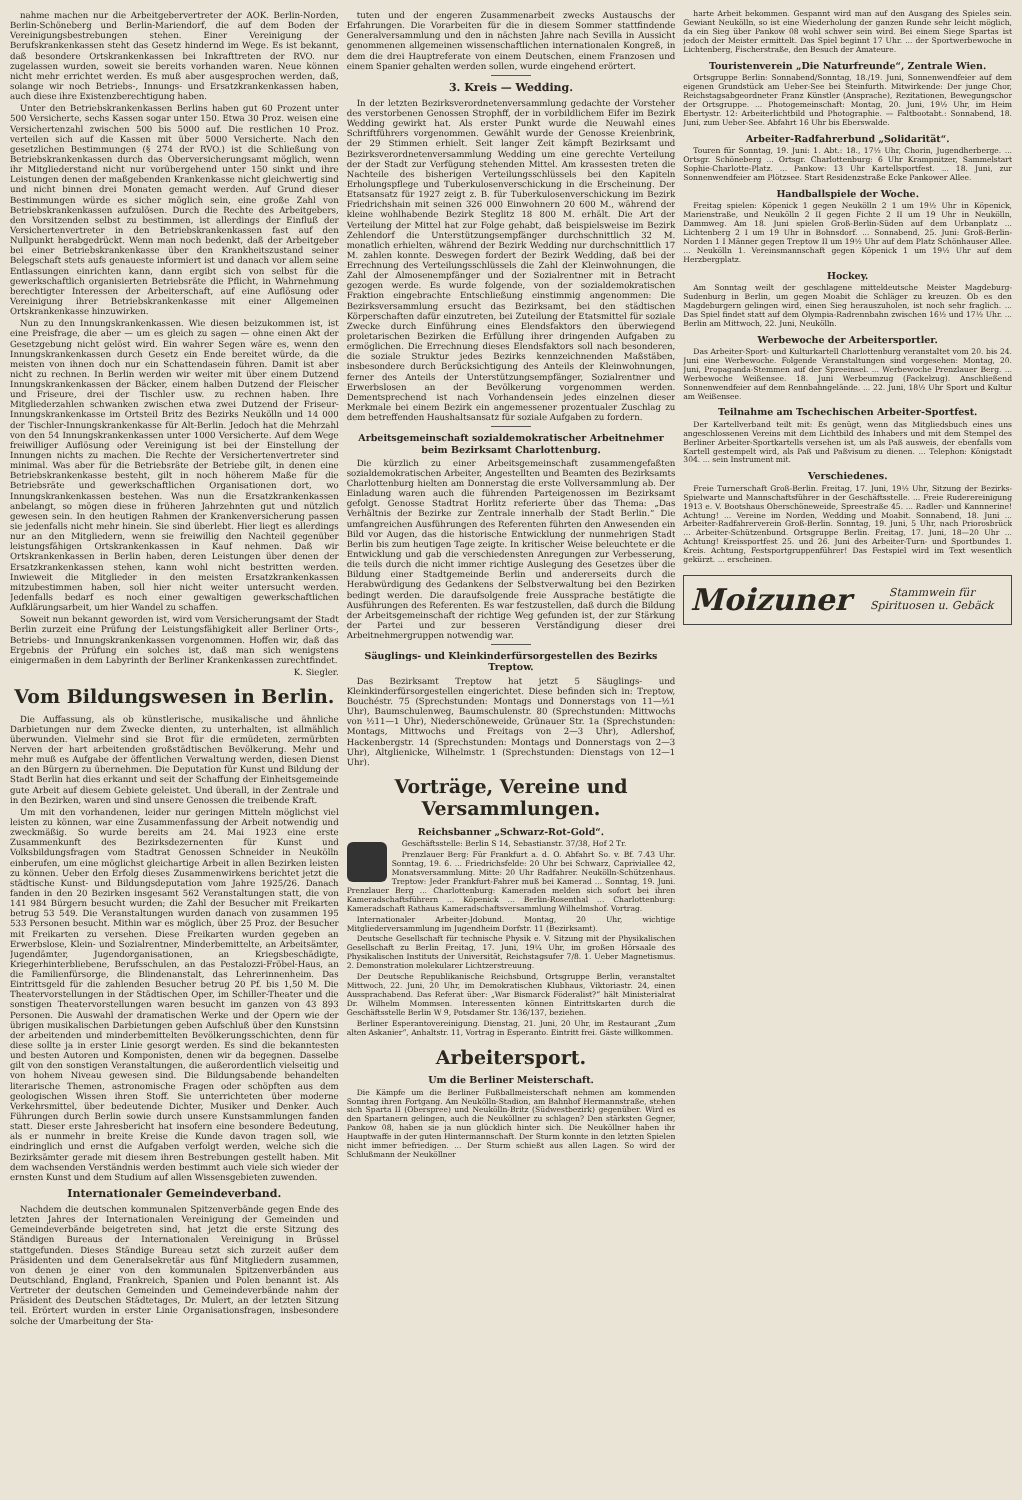nahme machen nur die Arbeitgebervertreter der AOK. Berlin-Norden, Berlin-Schöneberg und Berlin-Mariendorf, die auf dem Boden der Vereinigungsbestrebungen stehen. Einer Vereinigung der Berufskrankenkassen steht das Gesetz hindernd im Wege. Es ist bekannt, daß besondere Ortskrankenkassen bei Inkrafttreten der RVO. nur zugelassen wurden, soweit sie bereits vorhanden waren. Neue können nicht mehr errichtet werden. Es muß aber ausgesprochen werden, daß, solange wir noch Betriebs-, Innungs- und Ersatzkrankenkassen haben, auch diese ihre Existenzberechtigung haben.
Unter den Betriebskrankenkassen Berlins haben gut 60 Prozent unter 500 Versicherte, sechs Kassen sogar unter 150. Etwa 30 Proz. weisen eine Versichertenzahl zwischen 500 bis 5000 auf. Die restlichen 10 Proz. verteilen sich auf die Kassen mit über 5000 Versicherte. Nach den gesetzlichen Bestimmungen (§ 274 der RVO.) ist die Schließung von Betriebskrankenkassen durch das Oberversicherungsamt möglich, wenn ihr Mitgliederstand nicht nur vorübergehend unter 150 sinkt und ihre Leistungen denen der maßgebenden Krankenkasse nicht gleichwertig sind und nicht binnen drei Monaten gemacht werden. Auf Grund dieser Bestimmungen würde es sicher möglich sein, eine große Zahl von Betriebskrankenkassen aufzulösen. Durch die Rechte des Arbeitgebers, den Vorsitzenden selbst zu bestimmen, ist allerdings der Einfluß der Versichertenvertreter in den Betriebskrankenkassen fast auf den Nullpunkt herabgedrückt. Wenn man noch bedenkt, daß der Arbeitgeber bei einer Betriebskrankenkasse über den Krankheitszustand seiner Belegschaft stets aufs genaueste informiert ist und danach vor allem seine Entlassungen einrichten kann, dann ergibt sich von selbst für die gewerkschaftlich organisierten Betriebsräte die Pflicht, in Wahrnehmung berechtigter Interessen der Arbeiterschaft, auf eine Auflösung oder Vereinigung ihrer Betriebskrankenkasse mit einer Allgemeinen Ortskrankenkasse hinzuwirken.
Nun zu den Innungskrankenkassen. Wie diesen beizukommen ist, ist eine Preisfrage, die aber — um es gleich zu sagen — ohne einen Akt der Gesetzgebung nicht gelöst wird. Ein wahrer Segen wäre es, wenn den Innungskrankenkassen durch Gesetz ein Ende bereitet würde, da die meisten von ihnen doch nur ein Schattendasein führen. Damit ist aber nicht zu rechnen. In Berlin werden wir weiter mit über einem Dutzend Innungskrankenkassen der Bäcker, einem halben Dutzend der Fleischer und Friseure, drei der Tischler usw. zu rechnen haben. Ihre Mitgliederzahlen schwanken zwischen etwa zwei Dutzend der Friseur-Innungskrankenkasse im Ortsteil Britz des Bezirks Neukölln und 14 000 der Tischler-Innungskrankenkasse für Alt-Berlin. Jedoch hat die Mehrzahl von den 54 Innungskrankenkassen unter 1000 Versicherte. Auf dem Wege freiwilliger Auflösung oder Vereinigung ist bei der Einstellung der Innungen nichts zu machen. Die Rechte der Versichertenvertreter sind minimal. Was aber für die Betriebsräte der Betriebe gilt, in denen eine Betriebskrankenkasse besteht, gilt in noch höherem Maße für die Betriebsräte und gewerkschaftlichen Organisationen dort, wo Innungskrankenkassen bestehen. Was nun die Ersatzkrankenkassen anbelangt, so mögen diese in früheren Jahrzehnten gut und nützlich gewesen sein. In den heutigen Rahmen der Krankenversicherung passen sie jedenfalls nicht mehr hinein. Sie sind überlebt. Hier liegt es allerdings nur an den Mitgliedern, wenn sie freiwillig den Nachteil gegenüber leistungsfähigen Ortskrankenkassen in Kauf nehmen. Daß wir Ortskrankenkassen in Berlin haben, deren Leistungen über denen der Ersatzkrankenkassen stehen, kann wohl nicht bestritten werden. Inwieweit die Mitglieder in den meisten Ersatzkrankenkassen mitzubestimmen haben, soll hier nicht weiter untersucht werden. Jedenfalls bedarf es noch einer gewaltigen gewerkschaftlichen Aufklärungsarbeit, um hier Wandel zu schaffen.
Soweit nun bekannt geworden ist, wird vom Versicherungsamt der Stadt Berlin zurzeit eine Prüfung der Leistungsfähigkeit aller Berliner Orts-, Betriebs- und Innungskrankenkassen vorgenommen. Hoffen wir, daß das Ergebnis der Prüfung ein solches ist, daß man sich wenigstens einigermaßen in dem Labyrinth der Berliner Krankenkassen zurechtfindet.
K. Siegler.
Vom Bildungswesen in Berlin.
Die Auffassung, als ob künstlerische, musikalische und ähnliche Darbietungen nur dem Zwecke dienten, zu unterhalten, ist allmählich überwunden. Vielmehr sind sie Brot für die ermüdeten, zermürbten Nerven der hart arbeitenden großstädtischen Bevölkerung. Mehr und mehr muß es Aufgabe der öffentlichen Verwaltung werden, diesen Dienst an den Bürgern zu übernehmen. Die Deputation für Kunst und Bildung der Stadt Berlin hat dies erkannt und seit der Schaffung der Einheitsgemeinde gute Arbeit auf diesem Gebiete geleistet. Und überall, in der Zentrale und in den Bezirken, waren und sind unsere Genossen die treibende Kraft.
Um mit den vorhandenen, leider nur geringen Mitteln möglichst viel leisten zu können, war eine Zusammenfassung der Arbeit notwendig und zweckmäßig. So wurde bereits am 24. Mai 1923 eine erste Zusammenkunft des Bezirksdezernenten für Kunst und Volksbildungsfragen vom Stadtrat Genossen Schneider in Neukölln einberufen, um eine möglichst gleichartige Arbeit in allen Bezirken leisten zu können. Ueber den Erfolg dieses Zusammenwirkens berichtet jetzt die städtische Kunst- und Bildungsdeputation vom Jahre 1925/26. Danach fanden in den 20 Bezirken insgesamt 562 Veranstaltungen statt, die von 141 984 Bürgern besucht wurden; die Zahl der Besucher mit Freikarten betrug 53 549. Die Veranstaltungen wurden danach von zusammen 195 533 Personen besucht. Mithin war es möglich, über 25 Proz. der Besucher mit Freikarten zu versehen. Diese Freikarten wurden gegeben an Erwerbslose, Klein- und Sozialrentner, Minderbemittelte, an Arbeitsämter, Jugendämter, Jugendorganisationen, an Kriegsbeschädigte, Kriegerhinterbliebene, Berufsschulen, an das Pestalozzi-Fröbel-Haus, an die Familienfürsorge, die Blindenanstalt, das Lehrerinnenheim. Das Eintrittsgeld für die zahlenden Besucher betrug 20 Pf. bis 1,50 M. Die Theatervorstellungen in der Städtischen Oper, im Schiller-Theater und die sonstigen Theatervorstellungen waren besucht im ganzen von 43 893 Personen. Die Auswahl der dramatischen Werke und der Opern wie der übrigen musikalischen Darbietungen geben Aufschluß über den Kunstsinn der arbeitenden und minderbemittelten Bevölkerungsschichten, denn für diese sollte ja in erster Linie gesorgt werden. Es sind die bekanntesten und besten Autoren und Komponisten, denen wir da begegnen. Dasselbe gilt von den sonstigen Veranstaltungen, die außerordentlich vielseitig und von hohem Niveau gewesen sind. Die Bildungsabende behandelten literarische Themen, astronomische Fragen oder schöpften aus dem geologischen Wissen ihren Stoff. Sie unterrichteten über moderne Verkehrsmittel, über bedeutende Dichter, Musiker und Denker. Auch Führungen durch Berlin sowie durch unsere Kunstsammlungen fanden statt. Dieser erste Jahresbericht hat insofern eine besondere Bedeutung, als er nunmehr in breite Kreise die Kunde davon tragen soll, wie eindringlich und ernst die Aufgaben verfolgt werden, welche sich die Bezirksämter gerade mit diesem ihren Bestrebungen gestellt haben. Mit dem wachsenden Verständnis werden bestimmt auch viele sich wieder der ernsten Kunst und dem Studium auf allen Wissensgebieten zuwenden.
Internationaler Gemeindeverband.
Nachdem die deutschen kommunalen Spitzenverbände gegen Ende des letzten Jahres der Internationalen Vereinigung der Gemeinden und Gemeindeverbände beigetreten sind, hat jetzt die erste Sitzung des Ständigen Bureaus der Internationalen Vereinigung in Brüssel stattgefunden. Dieses Ständige Bureau setzt sich zurzeit außer dem Präsidenten und dem Generalsekretär aus fünf Mitgliedern zusammen, von denen je einer von den kommunalen Spitzenverbänden aus Deutschland, England, Frankreich, Spanien und Polen benannt ist. Als Vertreter der deutschen Gemeinden und Gemeindeverbände nahm der Präsident des Deutschen Städtetages, Dr. Mulert, an der letzten Sitzung teil. Erörtert wurden in erster Linie Organisationsfragen, insbesondere solche der Umarbeitung der Sta-
tuten und der engeren Zusammenarbeit zwecks Austauschs der Erfahrungen. Die Vorarbeiten für die in diesem Sommer stattfindende Generalversammlung und den in nächsten Jahre nach Sevilla in Aussicht genommenen allgemeinen wissenschaftlichen internationalen Kongreß, in dem die drei Hauptreferate von einem Deutschen, einem Franzosen und einem Spanier gehalten werden sollen, wurde eingehend erörtert.
3. Kreis — Wedding.
In der letzten Bezirksverordnetenversammlung gedachte der Vorsteher des verstorbenen Genossen Strophff, der in vorbildlichem Eifer im Bezirk Wedding gewirkt hat. Als erster Punkt wurde die Neuwahl eines Schriftführers vorgenommen. Gewählt wurde der Genosse Kreienbrink, der 29 Stimmen erhielt. Seit langer Zeit kämpft Bezirksamt und Bezirksverordnetenversammlung Wedding um eine gerechte Verteilung der der Stadt zur Verfügung stehenden Mittel. Am krassesten treten die Nachteile des bisherigen Verteilungsschlüssels bei den Kapiteln Erholungspflege und Tuberkulosenverschickung in die Erscheinung. Der Etatsansatz für 1927 zeigt z. B. für Tuberkulosenverschickung im Bezirk Friedrichshain mit seinen 326 000 Einwohnern 20 600 M., während der kleine wohlhabende Bezirk Steglitz 18 800 M. erhält. Die Art der Verteilung der Mittel hat zur Folge gehabt, daß beispielsweise im Bezirk Zehlendorf die Unterstützungsempfänger durchschnittlich 32 M. monatlich erhielten, während der Bezirk Wedding nur durchschnittlich 17 M. zahlen konnte. Deswegen fordert der Bezirk Wedding, daß bei der Errechnung des Verteilungsschlüssels die Zahl der Kleinwohnungen, die Zahl der Almosenempfänger und der Sozialrentner mit in Betracht gezogen werde. Es wurde folgende, von der sozialdemokratischen Fraktion eingebrachte Entschließung einstimmig angenommen: Die Bezirksversammlung ersucht das Bezirksamt, bei den städtischen Körperschaften dafür einzutreten, bei Zuteilung der Etatsmittel für soziale Zwecke durch Einführung eines Elendsfaktors den überwiegend proletarischen Bezirken die Erfüllung ihrer dringenden Aufgaben zu ermöglichen. Die Errechnung dieses Elendsfaktors soll nach besonderen, die soziale Struktur jedes Bezirks kennzeichnenden Maßstäben, insbesondere durch Berücksichtigung des Anteils der Kleinwohnungen, ferner des Anteils der Unterstützungsempfänger, Sozialrentner und Erwerbslosen an der Bevölkerung vorgenommen werden. Dementsprechend ist nach Vorhandensein jedes einzelnen dieser Merkmale bei einem Bezirk ein angemessener prozentualer Zuschlag zu dem betreffenden Haushaltsansatz für soziale Aufgaben zu fordern.
Arbeitsgemeinschaft sozialdemokratischer Arbeitnehmer beim Bezirksamt Charlottenburg.
Die kürzlich zu einer Arbeitsgemeinschaft zusammengefaßten sozialdemokratischen Arbeiter, Angestellten und Beamten des Bezirksamts Charlottenburg hielten am Donnerstag die erste Vollversammlung ab. Der Einladung waren auch die führenden Parteigenossen im Bezirksamt gefolgt. Genosse Stadtrat Horlitz referierte über das Thema: „Das Verhältnis der Bezirke zur Zentrale innerhalb der Stadt Berlin.“ Die umfangreichen Ausführungen des Referenten führten den Anwesenden ein Bild vor Augen, das die historische Entwicklung der nunmehrigen Stadt Berlin bis zum heutigen Tage zeigte. In kritischer Weise beleuchtete er die Entwicklung und gab die verschiedensten Anregungen zur Verbesserung, die teils durch die nicht immer richtige Auslegung des Gesetzes über die Bildung einer Stadtgemeinde Berlin und andererseits durch die Herabwürdigung des Gedankens der Selbstverwaltung bei den Bezirken bedingt werden. Die daraufsolgende freie Aussprache bestätigte die Ausführungen des Referenten. Es war festzustellen, daß durch die Bildung der Arbeitsgemeinschaft der richtige Weg gefunden ist, der zur Stärkung der Partei und zur besseren Verständigung dieser drei Arbeitnehmergruppen notwendig war.
Säuglings- und Kleinkinderfürsorgestellen des Bezirks Treptow.
Das Bezirksamt Treptow hat jetzt 5 Säuglings- und Kleinkinderfürsorgestellen eingerichtet. Diese befinden sich in: Treptow, Bouchéstr. 75 (Sprechstunden: Montags und Donnerstags von 11—½1 Uhr), Baumschulenweg, Baumschulenstr. 80 (Sprechstunden: Mittwochs von ½11—1 Uhr), Niederschöneweide, Grünauer Str. 1a (Sprechstunden: Montags, Mittwochs und Freitags von 2—3 Uhr), Adlershof, Hackenbergstr. 14 (Sprechstunden: Montags und Donnerstags von 2—3 Uhr), Altglienicke, Wilhelmstr. 1 (Sprechstunden: Dienstags von 12—1 Uhr).
Vorträge, Vereine und Versammlungen.
Reichsbanner „Schwarz-Rot-Gold“.
Geschäftsstelle: Berlin S 14, Sebastianstr. 37/38, Hof 2 Tr.
Prenzlauer Berg: Für Frankfurt a. d. O. Abfahrt So. v. Bf. 7.43 Uhr. Sonntag, 19. 6. ... Friedrichsfelde: 20 Uhr bei Schwarz, Capriviallee 42, Monatsversammlung. Mitte: 20 Uhr Radfahrer. Neukölln-Schützenhaus. Treptow: Jeder Frankfurt-Fahrer muß bei Kamerad ... Sonntag, 19. Juni. Prenzlauer Berg ... Charlottenburg: Kameraden melden sich sofort bei ihren Kameradschaftsführern ... Köpenick ... Berlin-Rosenthal ... Charlottenburg: Kameradschaft Rathaus Kameradschaftsversammlung Wilhelmshof. Vortrag.
Internationaler Arbeiter-Jdobund. Montag, 20 Uhr, wichtige Mitgliederversammlung im Jugendheim Dorfstr. 11 (Bezirksamt).
Deutsche Gesellschaft für technische Physik e. V. Sitzung mit der Physikalischen Gesellschaft zu Berlin Freitag, 17. Juni, 19¼ Uhr, im großen Hörsaale des Physikalischen Instituts der Universität, Reichstagsufer 7/8. 1. Ueber Magnetismus. 2. Demonstration molekularer Lichtzerstreuung.
Der Deutsche Republikanische Reichsbund, Ortsgruppe Berlin, veranstaltet Mittwoch, 22. Juni, 20 Uhr, im Demokratischen Klubhaus, Viktoriastr. 24, einen Aussprachabend. Das Referat über: „War Bismarck Föderalist?“ hält Ministerialrat Dr. Wilhelm Mommsen. Interessenten können Eintrittskarten durch die Geschäftsstelle Berlin W 9, Potsdamer Str. 136/137, beziehen.
Berliner Esperantovereinigung. Dienstag, 21. Juni, 20 Uhr, im Restaurant „Zum alten Askanier“, Anhaltstr. 11, Vortrag in Esperanto. Eintritt frei. Gäste willkommen.
Arbeitersport.
Um die Berliner Meisterschaft.
Die Kämpfe um die Berliner Fußballmeisterschaft nehmen am kommenden Sonntag ihren Fortgang. Am Neukölln-Stadion, am Bahnhof Hermannstraße, stehen sich Sparta II (Oberspree) und Neukölln-Britz (Südwestbezirk) gegenüber. Wird es den Spartanern gelingen, auch die Neuköllner zu schlagen? Den stärksten Gegner, Pankow 08, haben sie ja nun glücklich hinter sich. Die Neuköllner haben ihr Hauptwaffe in der guten Hintermannschaft. Der Sturm konnte in den letzten Spielen nicht immer befriedigen. ... Der Sturm schießt aus allen Lagen. So wird der Schlußmann der Neuköllner
harte Arbeit bekommen. Gespannt wird man auf den Ausgang des Spieles sein. Gewiant Neukölln, so ist eine Wiederholung der ganzen Runde sehr leicht möglich, da ein Sieg über Pankow 08 wohl schwer sein wird. Bei einem Siege Spartas ist jedoch der Meister ermittelt. Das Spiel beginnt 17 Uhr. ... der Sportwerbewoche in Lichtenberg, Fischerstraße, den Besuch der Amateure.
Touristenverein „Die Naturfreunde“, Zentrale Wien.
Ortsgruppe Berlin: Sonnabend/Sonntag, 18./19. Juni, Sonnenwendfeier auf dem eigenen Grundstück am Ueber-See bei Steinfurth. Mitwirkende: Der junge Chor, Reichstagsabgeordneter Franz Künstler (Ansprache), Rezitationen, Bewegungschor der Ortsgruppe. ... Photogemeinschaft: Montag, 20. Juni, 19½ Uhr, im Heim Ebertystr. 12: Arbeiterlichtbild und Photographie. — Faltbootabt.: Sonnabend, 18. Juni, zum Ueber-See. Abfahrt 16 Uhr bis Eberswalde.
Arbeiter-Radfahrerbund „Solidarität“.
Touren für Sonntag, 19. Juni: 1. Abt.: 18., 17½ Uhr, Chorin, Jugendherberge. ... Ortsgr. Schöneberg ... Ortsgr. Charlottenburg: 6 Uhr Krampnitzer, Sammelstart Sophie-Charlotte-Platz. ... Pankow: 13 Uhr Kartellsportfest. ... 18. Juni, zur Sonnenwendfeier am Plötzsee. Start Residenzstraße Ecke Pankower Allee.
Handballspiele der Woche.
Freitag spielen: Köpenick 1 gegen Neukölln 2 1 um 19½ Uhr in Köpenick, Marienstraße, und Neukölln 2 II gegen Fichte 2 II um 19 Uhr in Neukölln, Dammweg. Am 18. Juni spielen Groß-Berlin-Süden auf dem Urbanplatz ... Lichtenberg 2 I um 19 Uhr in Bohnsdorf. ... Sonnabend, 25. Juni: Groß-Berlin-Norden 1 I Männer gegen Treptow II um 19½ Uhr auf dem Platz Schönhauser Allee. ... Neukölln 1. Vereinsmannschaft gegen Köpenick 1 um 19½ Uhr auf dem Herzbergplatz.
Hockey.
Am Sonntag weilt der geschlagene mitteldeutsche Meister Magdeburg-Sudenburg in Berlin, um gegen Moabit die Schläger zu kreuzen. Ob es den Magdeburgern gelingen wird, einen Sieg herauszuholen, ist noch sehr fraglich. ... Das Spiel findet statt auf dem Olympia-Radrennbahn zwischen 16½ und 17½ Uhr. ... Berlin am Mittwoch, 22. Juni, Neukölln.
Werbewoche der Arbeitersportler.
Das Arbeiter-Sport- und Kulturkartell Charlottenburg veranstaltet vom 20. bis 24. Juni eine Werbewoche. Folgende Veranstaltungen sind vorgesehen: Montag, 20. Juni, Propaganda-Stemmen auf der Spreeinsel. ... Werbewoche Prenzlauer Berg. ... Werbewoche Weißensee. 18. Juni Werbeumzug (Fackelzug). Anschließend Sonnenwendfeier auf dem Rennbahngelände. ... 22. Juni, 18½ Uhr Sport und Kultur am Weißensee.
Teilnahme am Tschechischen Arbeiter-Sportfest.
Der Kartellverband teilt mit: Es genügt, wenn das Mitgliedsbuch eines uns angeschlossenen Vereins mit dem Lichtbild des Inhabers und mit dem Stempel des Berliner Arbeiter-Sportkartells versehen ist, um als Paß ausweis, der ebenfalls vom Kartell gestempelt wird, als Paß und Paßvisum zu dienen. ... Telephon: Königstadt 304. ... sein Instrument mit.
Verschiedenes.
Freie Turnerschaft Groß-Berlin. Freitag, 17. Juni, 19½ Uhr, Sitzung der Bezirks-Spielwarte und Mannschaftsführer in der Geschäftsstelle. ... Freie Ruderereinigung 1913 e. V. Bootshaus Oberschöneweide, Spreestraße 45. ... Radler- und Kannnerine! Achtung! ... Vereine im Norden, Wedding und Moabit. Sonnabend, 18. Juni ... Arbeiter-Radfahrerverein Groß-Berlin. Sonntag, 19. Juni, 5 Uhr, nach Priorosbrück ... Arbeiter-Schützenbund. Ortsgruppe Berlin. Freitag, 17. Juni, 18—20 Uhr ... Achtung! Kreissportfest 25. und 26. Juni des Arbeiter-Turn- und Sportbundes 1. Kreis. Achtung, Festsportgruppenführer! Das Festspiel wird im Text wesentlich gekürzt. ... erscheinen.
Moizuner Stammwein für Spirituosen u. Gebäck